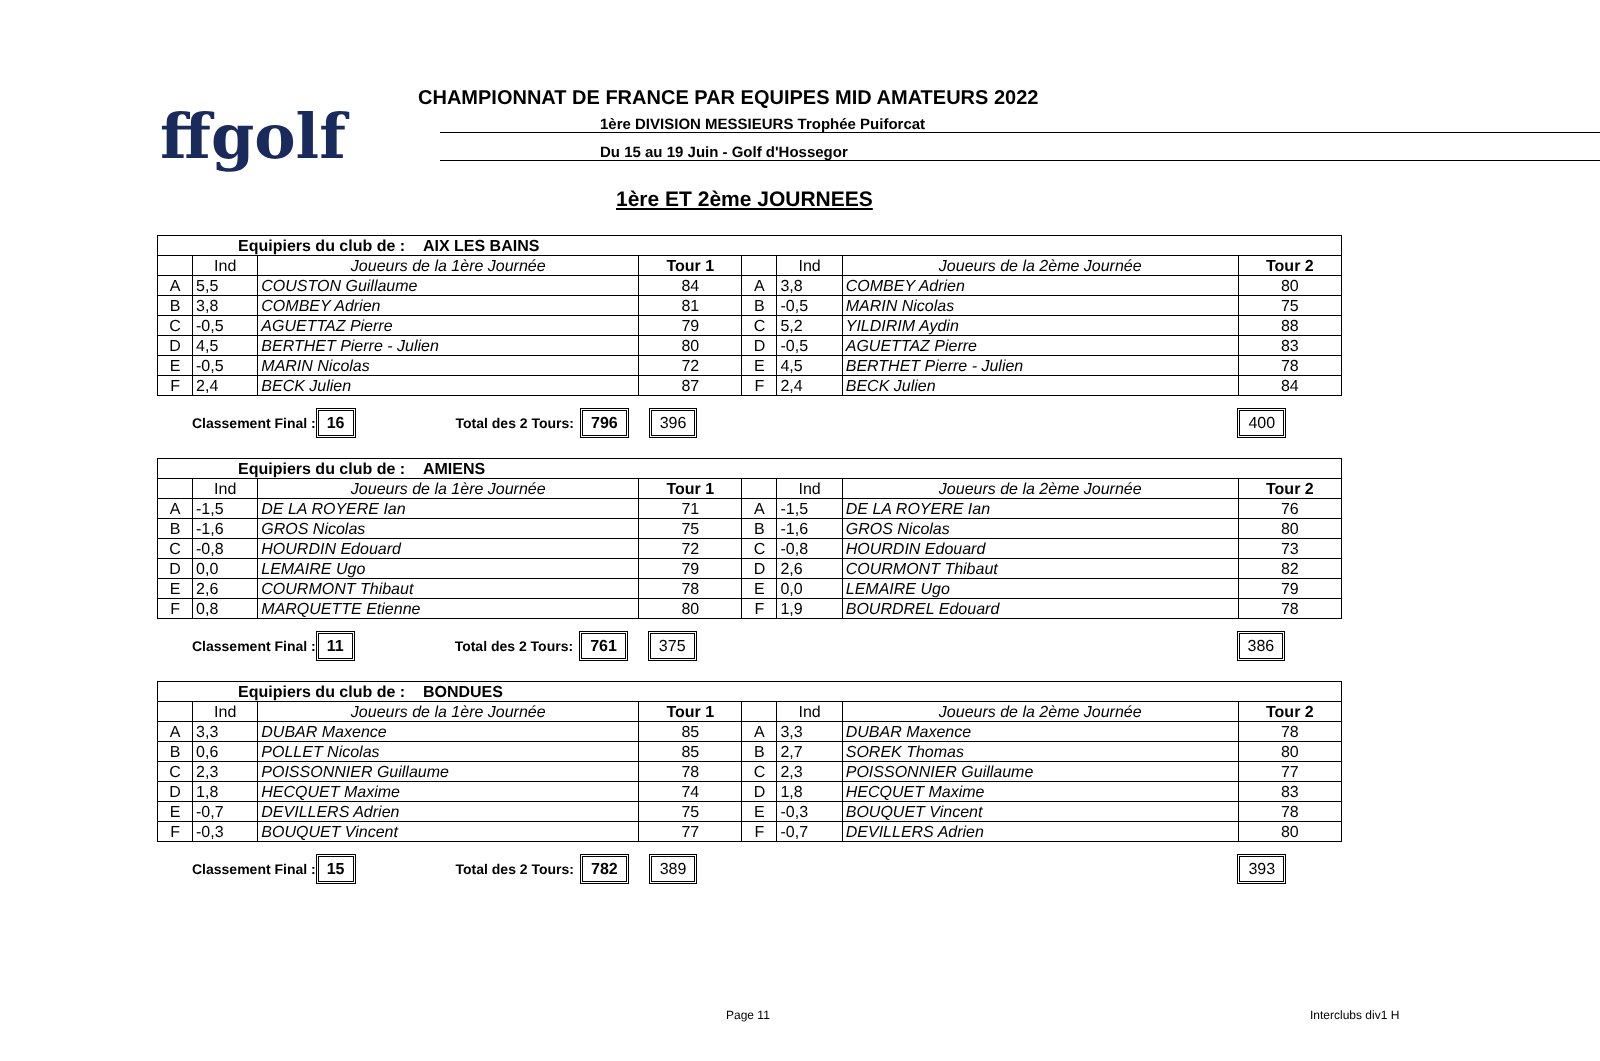ffgolf
CHAMPIONNAT DE FRANCE PAR EQUIPES MID AMATEURS 2022
1ère DIVISION MESSIEURS Trophée Puiforcat
Du 15 au 19 Juin - Golf d'Hossegor
1ère ET 2ème JOURNEES
| Equipiers du club de : AIX LES BAINS | | | | | | | |
| | Ind | Joueurs de la 1ère Journée | Tour 1 | | Ind | Joueurs de la 2ème Journée | Tour 2 |
| A | 5,5 | COUSTON Guillaume | 84 | A | 3,8 | COMBEY Adrien | 80 |
| B | 3,8 | COMBEY Adrien | 81 | B | -0,5 | MARIN Nicolas | 75 |
| C | -0,5 | AGUETTAZ Pierre | 79 | C | 5,2 | YILDIRIM Aydin | 88 |
| D | 4,5 | BERTHET Pierre - Julien | 80 | D | -0,5 | AGUETTAZ Pierre | 83 |
| E | -0,5 | MARIN Nicolas | 72 | E | 4,5 | BERTHET Pierre - Julien | 78 |
| F | 2,4 | BECK Julien | 87 | F | 2,4 | BECK Julien | 84 |
Classement Final : 16 Total des 2 Tours: 796 396 400
| Equipiers du club de : AMIENS | | | | | | | |
| | Ind | Joueurs de la 1ère Journée | Tour 1 | | Ind | Joueurs de la 2ème Journée | Tour 2 |
| A | -1,5 | DE LA ROYERE Ian | 71 | A | -1,5 | DE LA ROYERE Ian | 76 |
| B | -1,6 | GROS Nicolas | 75 | B | -1,6 | GROS Nicolas | 80 |
| C | -0,8 | HOURDIN Edouard | 72 | C | -0,8 | HOURDIN Edouard | 73 |
| D | 0,0 | LEMAIRE Ugo | 79 | D | 2,6 | COURMONT Thibaut | 82 |
| E | 2,6 | COURMONT Thibaut | 78 | E | 0,0 | LEMAIRE Ugo | 79 |
| F | 0,8 | MARQUETTE Etienne | 80 | F | 1,9 | BOURDREL Edouard | 78 |
Classement Final : 11 Total des 2 Tours: 761 375 386
| Equipiers du club de : BONDUES | | | | | | | |
| | Ind | Joueurs de la 1ère Journée | Tour 1 | | Ind | Joueurs de la 2ème Journée | Tour 2 |
| A | 3,3 | DUBAR Maxence | 85 | A | 3,3 | DUBAR Maxence | 78 |
| B | 0,6 | POLLET Nicolas | 85 | B | 2,7 | SOREK Thomas | 80 |
| C | 2,3 | POISSONNIER Guillaume | 78 | C | 2,3 | POISSONNIER Guillaume | 77 |
| D | 1,8 | HECQUET Maxime | 74 | D | 1,8 | HECQUET Maxime | 83 |
| E | -0,7 | DEVILLERS Adrien | 75 | E | -0,3 | BOUQUET Vincent | 78 |
| F | -0,3 | BOUQUET Vincent | 77 | F | -0,7 | DEVILLERS Adrien | 80 |
Classement Final : 15 Total des 2 Tours: 782 389 393
Page 11 Interclubs div1 H